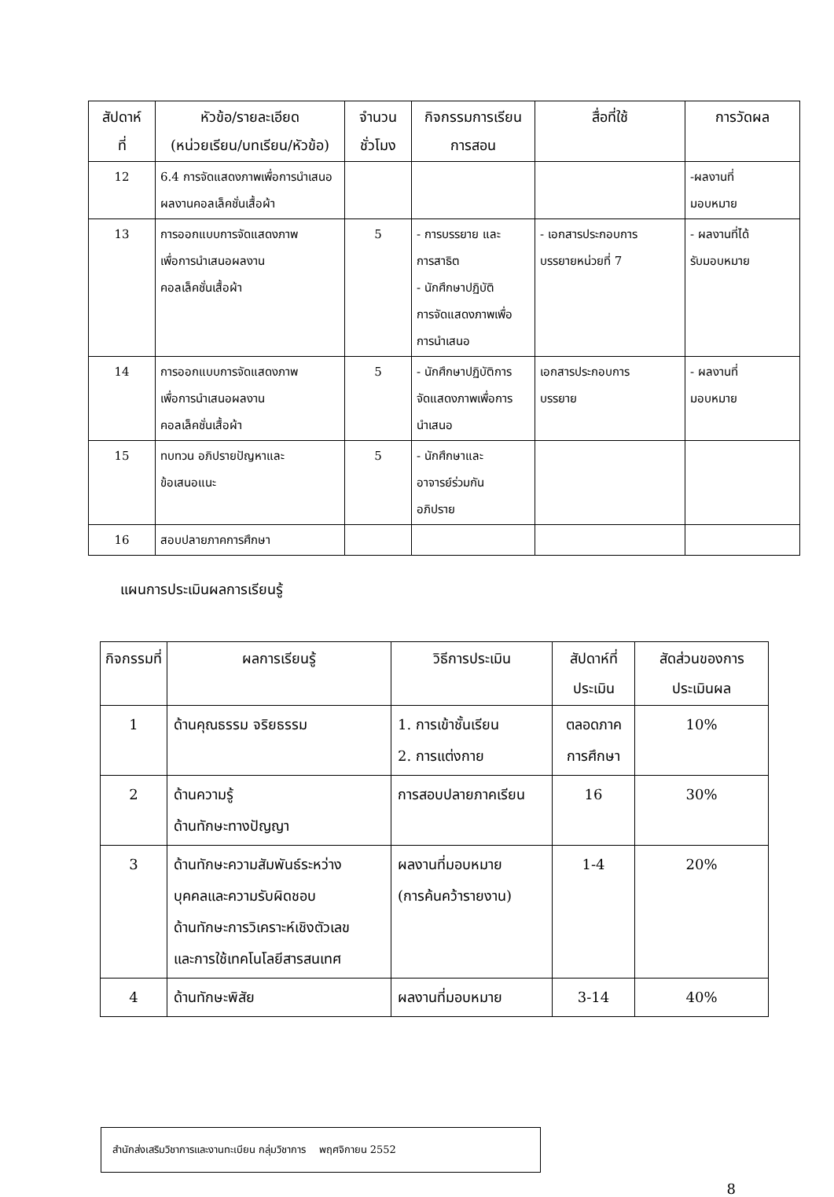| สัปดาห์ ที่ | หัวข้อ/รายละเอียด (หน่วยเรียน/บทเรียน/หัวข้อ) | จำนวน ชั่วโมง | กิจกรรมการเรียน การสอน | สื่อที่ใช้ | การวัดผล |
| --- | --- | --- | --- | --- | --- |
| 12 | 6.4 การจัดแสดงภาพเพื่อการนำเสนอผลงานคอลเล็คชั่นเสื้อผ้า | | | | -ผลงานที่ มอบหมาย |
| 13 | การออกแบบการจัดแสดงภาพ เพื่อการนำเสนอผลงาน คอลเล็คชั่นเสื้อผ้า | 5 | - การบรรยาย และ การสาธิต - นักศึกษาปฏิบัติ การจัดแสดงภาพเพื่อ การนำเสนอ | - เอกสารประกอบการ บรรยายหน่วยที่ 7 | - ผลงานที่ได้ รับมอบหมาย |
| 14 | การออกแบบการจัดแสดงภาพ เพื่อการนำเสนอผลงาน คอลเล็คชั่นเสื้อผ้า | 5 | - นักศึกษาปฏิบัติการ จัดแสดงภาพเพื่อการ นำเสนอ | เอกสารประกอบการ บรรยาย | - ผลงานที่ มอบหมาย |
| 15 | ทบทวน อภิปรายปัญหาและ ข้อเสนอแนะ | 5 | - นักศึกษาและ อาจารย์ร่วมกัน อภิปราย | | |
| 16 | สอบปลายภาคการศึกษา | | | | |
แผนการประเมินผลการเรียนรู้
| กิจกรรมที่ | ผลการเรียนรู้ | วิธีการประเมิน | สัปดาห์ที่ ประเมิน | สัดส่วนของการ ประเมินผล |
| --- | --- | --- | --- | --- |
| 1 | ด้านคุณธรรม จริยธรรม | 1. การเข้าชั้นเรียน 2. การแต่งกาย | ตลอดภาค การศึกษา | 10% |
| 2 | ด้านความรู้ ด้านทักษะทางปัญญา | การสอบปลายภาคเรียน | 16 | 30% |
| 3 | ด้านทักษะความสัมพันธ์ระหว่าง บุคคลและความรับผิดชอบ ด้านทักษะการวิเคราะห์เชิงตัวเลข และการใช้เทคโนโลยีสารสนเทศ | ผลงานที่มอบหมาย (การค้นคว้ารายงาน) | 1-4 | 20% |
| 4 | ด้านทักษะพิสัย | ผลงานที่มอบหมาย | 3-14 | 40% |
สำนักส่งเสริมวิชาการและงานทะเบียน กลุ่มวิชาการ พฤศจิกายน 2552
8